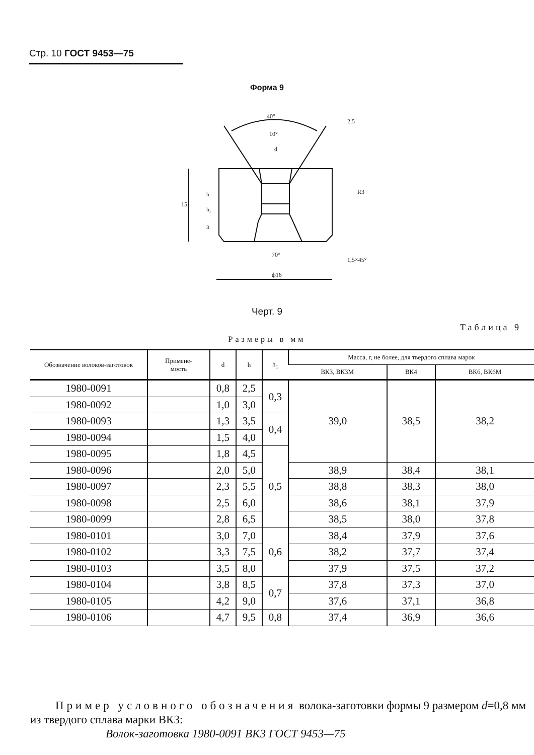Стр. 10 ГОСТ 9453—75
Форма 9
40°
10°
d
70°
ф16
R3
1,5×45°
15
h
h₁
3
2,5
Черт. 9
Таблица 9
Размеры в мм
| Обозначение волоков-заготовок | Примене- мость | d | h | h<sub>1</sub> | Масса, г, не более, для твердого сплава марок | | |
| --- | --- | --- | --- | --- | --- | --- | --- |
| | | | | | ВК3, ВК3М | ВК4 | ВК6, ВК6М |
| 1980-0091 | | 0,8 | 2,5 | 0,3 | 39,0 | 38,5 | 38,2 |
| 1980-0092 | | 1,0 | 3,0 | | | | |
| 1980-0093 | | 1,3 | 3,5 | 0,4 | | | |
| 1980-0094 | | 1,5 | 4,0 | | | | |
| 1980-0095 | | 1,8 | 4,5 | 0,5 | | | |
| 1980-0096 | | 2,0 | 5,0 | | 38,9 | 38,4 | 38,1 |
| 1980-0097 | | 2,3 | 5,5 | | 38,8 | 38,3 | 38,0 |
| 1980-0098 | | 2,5 | 6,0 | | 38,6 | 38,1 | 37,9 |
| 1980-0099 | | 2,8 | 6,5 | | 38,5 | 38,0 | 37,8 |
| 1980-0101 | | 3,0 | 7,0 | 0,6 | 38,4 | 37,9 | 37,6 |
| 1980-0102 | | 3,3 | 7,5 | | 38,2 | 37,7 | 37,4 |
| 1980-0103 | | 3,5 | 8,0 | | 37,9 | 37,5 | 37,2 |
| 1980-0104 | | 3,8 | 8,5 | 0,7 | 37,8 | 37,3 | 37,0 |
| 1980-0105 | | 4,2 | 9,0 | | 37,6 | 37,1 | 36,8 |
| 1980-0106 | | 4,7 | 9,5 | 0,8 | 37,4 | 36,9 | 36,6 |
Пример условного обозначения волока-заготовки формы 9 размером d=0,8 мм из твердого сплава марки ВК3:
Волок-заготовка 1980-0091 ВК3 ГОСТ 9453—75